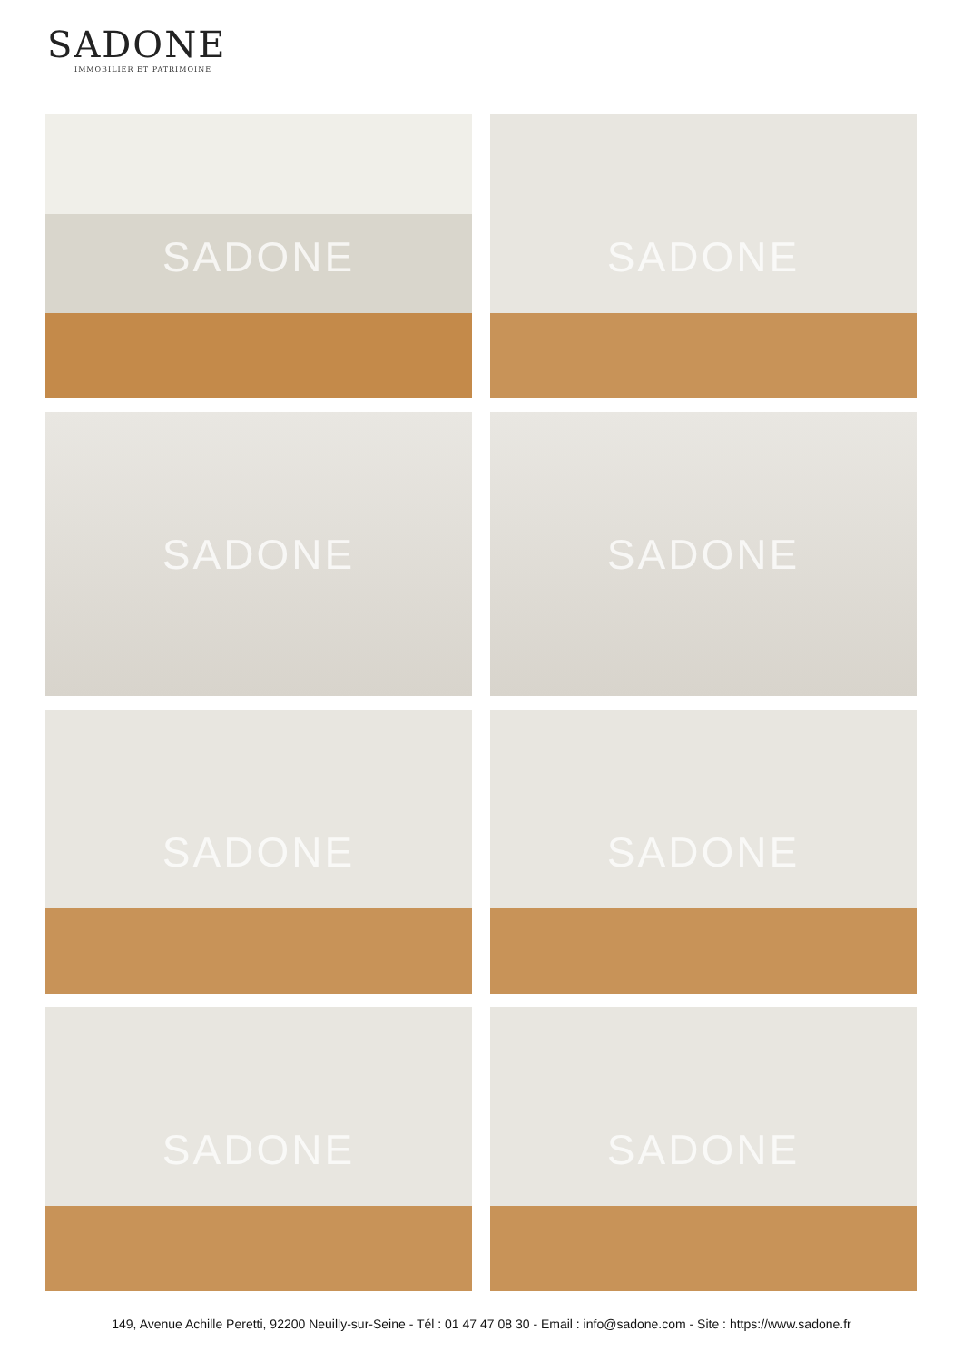SADONE
IMMOBILIER ET PATRIMOINE
SADONE
SADONE
SADONE
SADONE
SADONE
SADONE
SADONE
SADONE
149, Avenue Achille Peretti, 92200 Neuilly-sur-Seine - Tél : 01 47 47 08 30 - Email : info@sadone.com - Site : https://www.sadone.fr